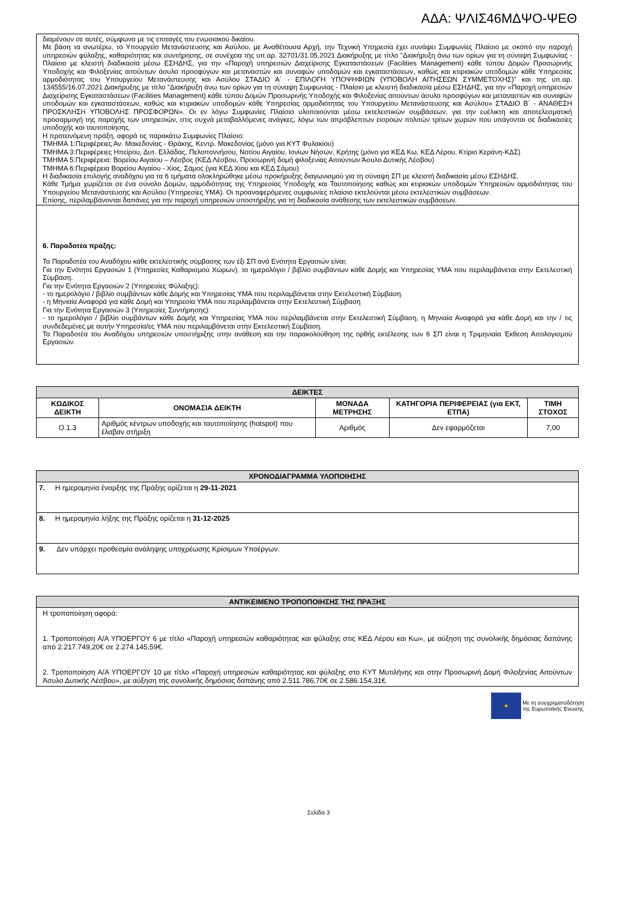ΑΔΑ: ΨΛΙΣ46ΜΔΨΟ-ΨΕΘ
διαμένουν σε αυτές, σύμφωνα με τις επιταγές του ενωσιακού δικαίου.
Με βάση τα ανωτέρω, το Υπουργείο Μετανάστευσης και Ασύλου, με Αναθέτουσα Αρχή, την Τεχνική Υπηρεσία έχει συνάψει Συμφωνίες Πλαίσιο με σκοπό την παροχή υπηρεσιών φύλαξης, καθαριότητας και συντήρησης, σε συνέχεια της υπ.αρ. 32701/31.05.2021 Διακήρυξης με τίτλο "Διακήρυξη άνω των ορίων για τη σύναψη Συμφωνίας - Πλαίσιο με κλειστή διαδικασία μέσω ΕΣΗΔΗΣ, για την «Παροχή υπηρεσιών Διαχείρισης Εγκαταστάσεων (Facilities Management) κάθε τύπου Δομών Προσωρινής Υποδοχής και Φιλοξενίας αιτούντων άσυλο προσφύγων και μεταναστών και συναφών υποδομών και εγκαταστάσεων, καθώς και κτιριακών υποδομών κάθε Υπηρεσίας αρμοδιότητας του Υπουργείου Μετανάστευσης και Ασύλου ΣΤΑΔΙΟ Α΄ - ΕΠΙΛΟΓΗ ΥΠΟΨΗΦΙΩΝ (ΥΠΟΒΟΛΗ ΑΙΤΗΣΕΩΝ ΣΥΜΜΕΤΟΧΗΣ)" και της υπ.αρ. 134555/16.07.2021 Διακήρυξης με τίτλο "Διακήρυξη άνω των ορίων για τη σύναψη Συμφωνίας - Πλαίσιο με κλειστή διαδικασία μέσω ΕΣΗΔΗΣ, για την «Παροχή υπηρεσιών Διαχείρισης Εγκαταστάσεων (Facilities Management) κάθε τύπου Δομών Προσωρινής Υποδοχής και Φιλοξενίας αιτούντων άσυλο προσφύγων και μεταναστών και συναφών υποδομών και εγκαταστάσεων, καθώς και κτιριακών υποδομών κάθε Υπηρεσίας αρμοδιότητας του Υπουργείου Μετανάστευσης και Ασύλου» ΣΤΑΔΙΟ Β΄ - ΑΝΑΘΕΣΗ ΠΡΟΣΚΛΗΣΗ ΥΠΟΒΟΛΗΣ ΠΡΟΣΦΟΡΩΝ». Οι εν λόγω Συμφωνίες Πλαίσιο υλοποιούνται μέσω εκτελεστικών συμβάσεων, για την ευέλικτη και αποτελεσματική προσαρμογή της παροχής των υπηρεσιών, στις συχνά μεταβαλλόμενες ανάγκες, λόγω των απρόβλεπτων εισροών πολιτών τρίτων χωρών που υπάγονται σε διαδικασίες υποδοχής και ταυτοποίησης.
Η προτεινόμενη πράξη, αφορά τις παρακάτω Συμφωνίες Πλαίσιο:
ΤΜΗΜΑ 1:Περιφέρειες Αν. Μακεδονίας - Θράκης, Κεντρ. Μακεδονίας (μόνο για ΚΥΤ Φυλακίου)
ΤΜΗΜΑ 3:Περιφέρειες Ηπείρου, Δυτ. Ελλάδας, Πελοποννήσου, Νοτίου Αιγαίου, Ιονίων Νήσων, Κρήτης (μόνο για ΚΕΔ Κω, ΚΕΔ Λέρου, Κτίριο Κεράνη-ΚΔΣ)
ΤΜΗΜΑ 5:Περιφέρεια: Βορείου Αιγαίου – Λέσβος (ΚΕΔ Λέσβου, Προσωρινή δομή φιλοξενίας Αιτούντων Άσυλο Δυτικής Λέσβου)
ΤΜΗΜΑ 6:Περιφέρεια Βορείου Αιγαίου - Χίος, Σάμος (για ΚΕΔ Χίου και ΚΕΔ Σάμου)
Η διαδικασία επιλογής αναδόχου για τα 6 τμήματα ολοκληρώθηκε μέσω προκήρυξης διαγωνισμού για τη σύναψη ΣΠ με κλειστή διαδικασία μέσω ΕΣΗΔΗΣ.
Κάθε Τμήμα χωρίζεται σε ένα σύνολο Δομών, αρμοδιότητας της Υπηρεσίας Υποδοχής και Ταυτοποίησης καθώς και κτιριακών υποδομών Υπηρεσιών αρμοδιότητας του Υπουργείου Μετανάστευσης και Ασύλου (Υπηρεσίες ΥΜΑ). Οι προαναφερόμενες συμφωνίες πλαίσιο εκτελούνται μέσω εκτελεστικών συμβάσεων.
Επίσης, περιλαμβάνονται δαπάνες για την παροχή υπηρεσιών υποστήριξης για τη διαδικασία ανάθεσης των εκτελεστικών συμβάσεων.
6. Παραδοτέα πράξης:
Τα Παραδοτέα του Αναδόχου κάθε εκτελεστικής σύμβασης των έξι ΣΠ ανά Ενότητα Εργασιών είναι:
Για την Ενότητα Εργασιών 1 (Υπηρεσίες Καθαρισμού Χώρων), το ημερολόγιο / βιβλίο συμβάντων κάθε Δομής και Υπηρεσίας ΥΜΑ που περιλαμβάνεται στην Εκτελεστική Σύμβαση.
Για την Ενότητα Εργασιών 2 (Υπηρεσίες Φύλαξης):
- το ημερολόγιο / βιβλίο συμβάντων κάθε Δομής και Υπηρεσίας ΥΜΑ που περιλαμβάνεται στην Εκτελεστική Σύμβαση.
- η Μηνιαία Αναφορά για κάθε Δομή και Υπηρεσία ΥΜΑ που περιλαμβάνεται στην Εκτελεστική Σύμβαση
Για την Ενότητα Εργασιών 3 (Υπηρεσίες Συντήρησης):
- το ημερολόγιο / βιβλίο συμβάντων κάθε Δομής και Υπηρεσίας ΥΜΑ που περιλαμβάνεται στην Εκτελεστική Σύμβαση, η Μηνιαία Αναφορά για κάθε Δομή και την / τις συνδεδεμένες με αυτήν Υπηρεσία/ες ΥΜΑ που περιλαμβάνεται στην Εκτελεστική Σύμβαση.
Τα Παραδοτέα του Αναδόχου υπηρεσιών υποστήριξης στην ανάθεση και την παρακολούθηση της ορθής εκτέλεσης των 6 ΣΠ είναι η Τριμηνιαία Έκθεση Απολογισμού Εργασιών.
| ΔΕΙΚΤΕΣ | | | | |
| --- | --- | --- | --- | --- |
| ΚΩΔΙΚΟΣ ΔΕΙΚΤΗ | ΟΝΟΜΑΣΙΑ ΔΕΙΚΤΗ | ΜΟΝΑΔΑ ΜΕΤΡΗΣΗΣ | ΚΑΤΗΓΟΡΙΑ ΠΕΡΙΦΕΡΕΙΑΣ (για ΕΚΤ, ΕΤΠΑ) | ΤΙΜΗ ΣΤΟΧΟΣ |
| Ο.1.3 | Αριθμός κέντρων υποδοχής και ταυτοποίησης (hotspot) που έλαβαν στήριξη | Αριθμός | Δεν εφαρμόζεται | 7,00 |
| ΧΡΟΝΟΔΙΑΓΡΑΜΜΑ ΥΛΟΠΟΙΗΣΗΣ |
| --- |
| 7. Η ημερομηνία έναρξης της Πράξης ορίζεται η 29-11-2021 |
| 8. Η ημερομηνία λήξης της Πράξης ορίζεται η 31-12-2025 |
| 9. Δεν υπάρχει προθεσμία ανάληψης υποχρέωσης Κρίσιμων Υποέργων. |
| ΑΝΤΙΚΕΙΜΕΝΟ ΤΡΟΠΟΠΟΙΗΣΗΣ ΤΗΣ ΠΡΑΞΗΣ |
| --- |
| Η τροποποίηση αφορά: 1. Τροποποίηση Α/Α ΥΠΟΕΡΓΟΥ 6 με τίτλο «Παροχή υπηρεσιών καθαριότητας και φύλαξης στις ΚΕΔ Λέρου και Κω», με αύξηση της συνολικής δημόσιας δαπάνης από 2.217.749,20€ σε 2.274.145,59€. 2. Τροποποίηση Α/Α ΥΠΟΕΡΓΟΥ 10 με τίτλο «Παροχή υπηρεσιών καθαριότητας και φύλαξης στο ΚΥΤ Μυτιλήνης και στην Προσωρινή Δομή Φιλοξενίας Αιτούντων Άσυλο Δυτικής Λέσβου», με αύξηση της συνολικής δημόσιας δαπάνης από 2.511.786,70€ σε 2.586.154,31€. |
★ Με τη συγχρηματοδότηση
της Ευρωπαϊκής Ένωσης
Σελίδα 3